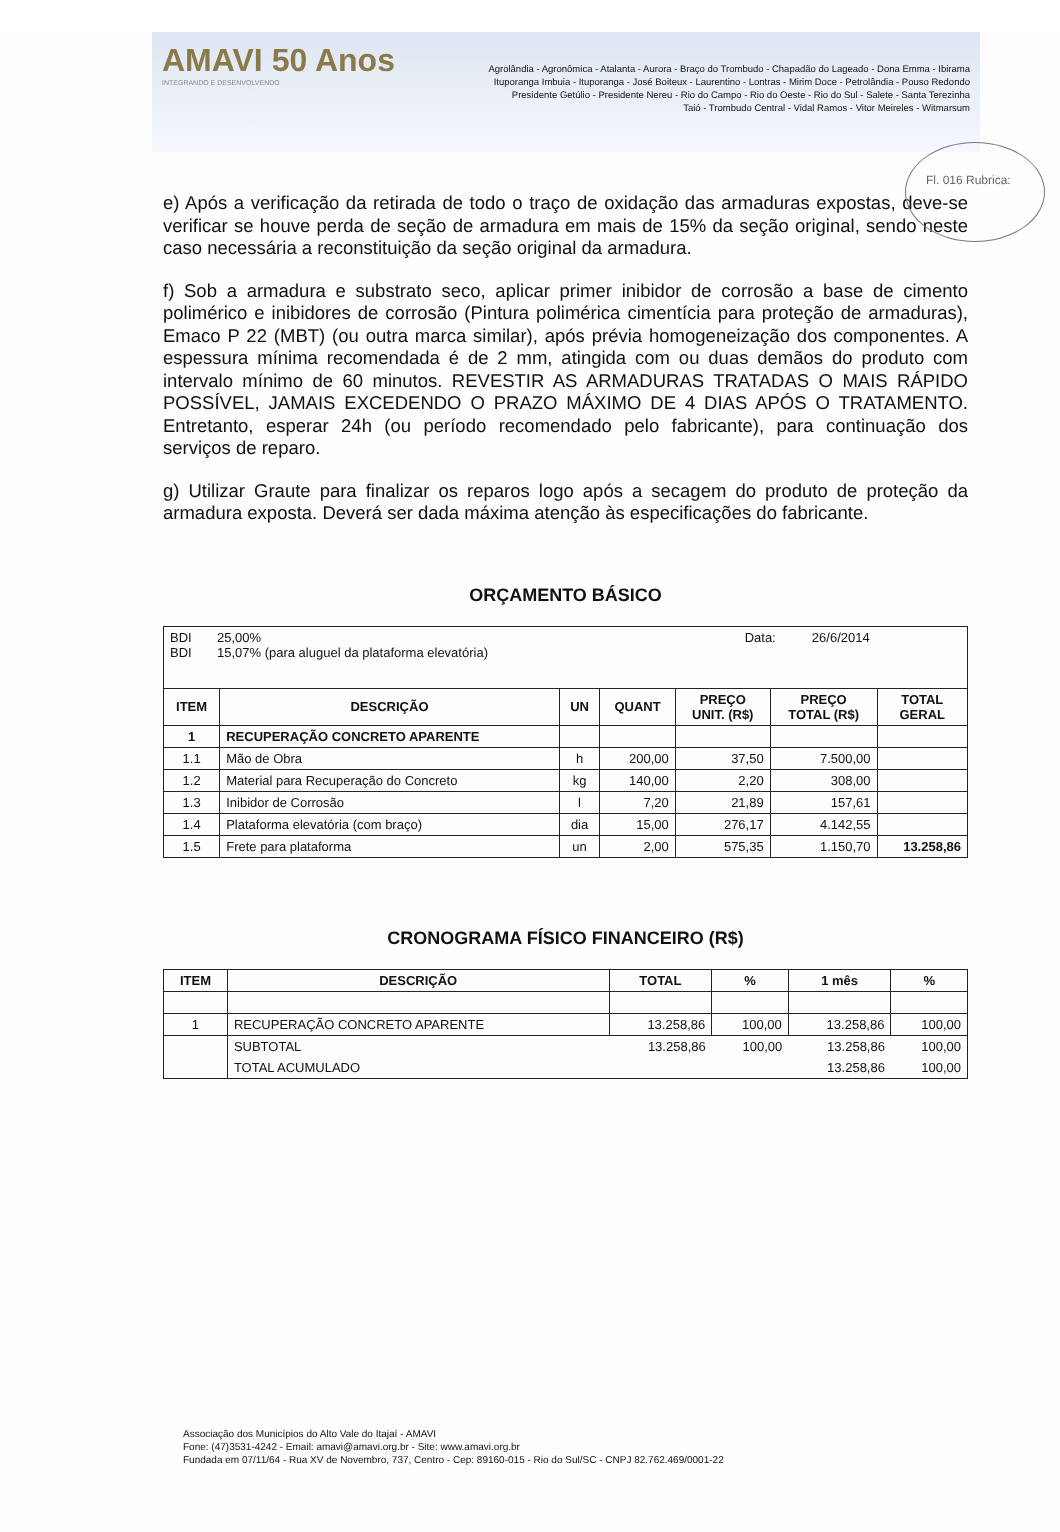AMAVI 50 Anos
INTEGRANDO E DESENVOLVENDO
Agrolândia - Agronômica - Atalanta - Aurora - Braço do Trombudo - Chapadão do Lageado - Dona Emma - Ibirama
Ituporanga Imbuia - Ituporanga - José Boiteux - Laurentino - Lontras - Mirim Doce - Petrolândia - Pouso Redondo
Presidente Getúlio - Presidente Nereu - Rio do Campo - Rio do Oeste - Rio do Sul - Salete - Santa Terezinha
Taió - Trombudo Central - Vidal Ramos - Vitor Meireles - Witmarsum
Fl. 016 Rubrica:
e) Após a verificação da retirada de todo o traço de oxidação das armaduras expostas, deve-se verificar se houve perda de seção de armadura em mais de 15% da seção original, sendo neste caso necessária a reconstituição da seção original da armadura.
f) Sob a armadura e substrato seco, aplicar primer inibidor de corrosão a base de cimento polimérico e inibidores de corrosão (Pintura polimérica cimentícia para proteção de armaduras), Emaco P 22 (MBT) (ou outra marca similar), após prévia homogeneização dos componentes. A espessura mínima recomendada é de 2 mm, atingida com ou duas demãos do produto com intervalo mínimo de 60 minutos. REVESTIR AS ARMADURAS TRATADAS O MAIS RÁPIDO POSSÍVEL, JAMAIS EXCEDENDO O PRAZO MÁXIMO DE 4 DIAS APÓS O TRATAMENTO. Entretanto, esperar 24h (ou período recomendado pelo fabricante), para continuação dos serviços de reparo.
g) Utilizar Graute para finalizar os reparos logo após a secagem do produto de proteção da armadura exposta. Deverá ser dada máxima atenção às especificações do fabricante.
ORÇAMENTO BÁSICO
| BDI 25,00% Data: 26/6/2014 BDI 15,07% (para aluguel da plataforma elevatória) | | | | | | |
| ITEM | DESCRIÇÃO | UN | QUANT | PREÇO UNIT. (R$) | PREÇO TOTAL (R$) | TOTAL GERAL |
| 1 | RECUPERAÇÃO CONCRETO APARENTE | | | | | |
| 1.1 | Mão de Obra | h | 200,00 | 37,50 | 7.500,00 | |
| 1.2 | Material para Recuperação do Concreto | kg | 140,00 | 2,20 | 308,00 | |
| 1.3 | Inibidor de Corrosão | l | 7,20 | 21,89 | 157,61 | |
| 1.4 | Plataforma elevatória (com braço) | dia | 15,00 | 276,17 | 4.142,55 | |
| 1.5 | Frete para plataforma | un | 2,00 | 575,35 | 1.150,70 | 13.258,86 |
CRONOGRAMA FÍSICO FINANCEIRO (R$)
| ITEM | DESCRIÇÃO | TOTAL | % | 1 mês | % |
| --- | --- | --- | --- | --- | --- |
| 1 | RECUPERAÇÃO CONCRETO APARENTE | 13.258,86 | 100,00 | 13.258,86 | 100,00 |
| | SUBTOTAL | 13.258,86 | 100,00 | 13.258,86 | 100,00 |
| | TOTAL ACUMULADO | | | 13.258,86 | 100,00 |
Associação dos Municípios do Alto Vale do Itajaí - AMAVI
Fone: (47)3531-4242 - Email: amavi@amavi.org.br - Site: www.amavi.org.br
Fundada em 07/11/64 - Rua XV de Novembro, 737, Centro - Cep: 89160-015 - Rio do Sul/SC - CNPJ 82.762.469/0001-22